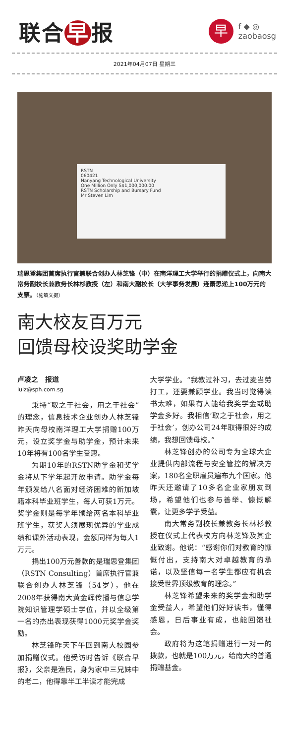联合 早 报
早
f ◆ ◎
zaobaosg
2021年04月07日 星期三
RSTN
060421
Nanyang Technological University
One Million Only S$1,000,000.00
RSTN Scholarship and Bursary Fund
Mr Steven Lim
瑞思登集团首席执行官兼联合创办人林芝锋（中）在南洋理工大学举行的捐赠仪式上，向南大常务副校长兼教务长林杉教授（左）和南大副校长（大学事务发展）连萧思递上100万元的支票。（施策文摄）
南大校友百万元
回馈母校设奖助学金
卢凌之　报道
lulz@sph.com.sg
秉持“取之于社会，用之于社会”的理念，信息技术企业创办人林芝锋昨天向母校南洋理工大学捐赠100万元，设立奖学金与助学金，预计未来10年将有100名学生受惠。
为期10年的RSTN助学金和奖学金将从下学年起开放申请。助学金每年颁发给八名面对经济困难的新加坡籍本科毕业班学生，每人可获1万元。奖学金则是每学年颁给两名本科毕业班学生，获奖人须展现优异的学业成绩和课外活动表现，金额同样为每人1万元。
捐出100万元善款的是瑞思登集团（RSTN Consulting）首席执行官兼联合创办人林芝锋（54岁），他在2008年获得南大黄金辉传播与信息学院知识管理学硕士学位，并以全级第一名的杰出表现获得1000元奖学金奖励。
林芝锋昨天下午回到南大校园参加捐赠仪式。他受访时告诉《联合早报》，父亲是渔民，身为家中三兄妹中的老二，他得靠半工半读才能完成
大学学业。“我教过补习，去过麦当劳打工，还要兼顾学业。我当时觉得读书太难，如果有人能给我奖学金或助学金多好。我相信‘取之于社会，用之于社会’，创办公司24年取得很好的成绩，我想回馈母校。”
林芝锋创办的公司专为全球大企业提供内部流程与安全管控的解决方案，180名全职雇员遍布九个国家。他昨天还邀请了10多名企业家朋友到场，希望他们也参与善举、慷慨解囊，让更多学子受益。
南大常务副校长兼教务长林杉教授在仪式上代表校方向林芝锋及其企业致谢。他说：“感谢你们对教育的慷慨付出，支持南大对卓越教育的承诺，以及坚信每一名学生都应有机会接受世界顶级教育的理念。”
林芝锋希望未来的奖学金和助学金受益人，希望他们好好读书，懂得感恩，日后事业有成，也能回馈社会。
政府将为这笔捐赠进行一对一的拨款，也就是100万元，给南大的普通捐赠基金。